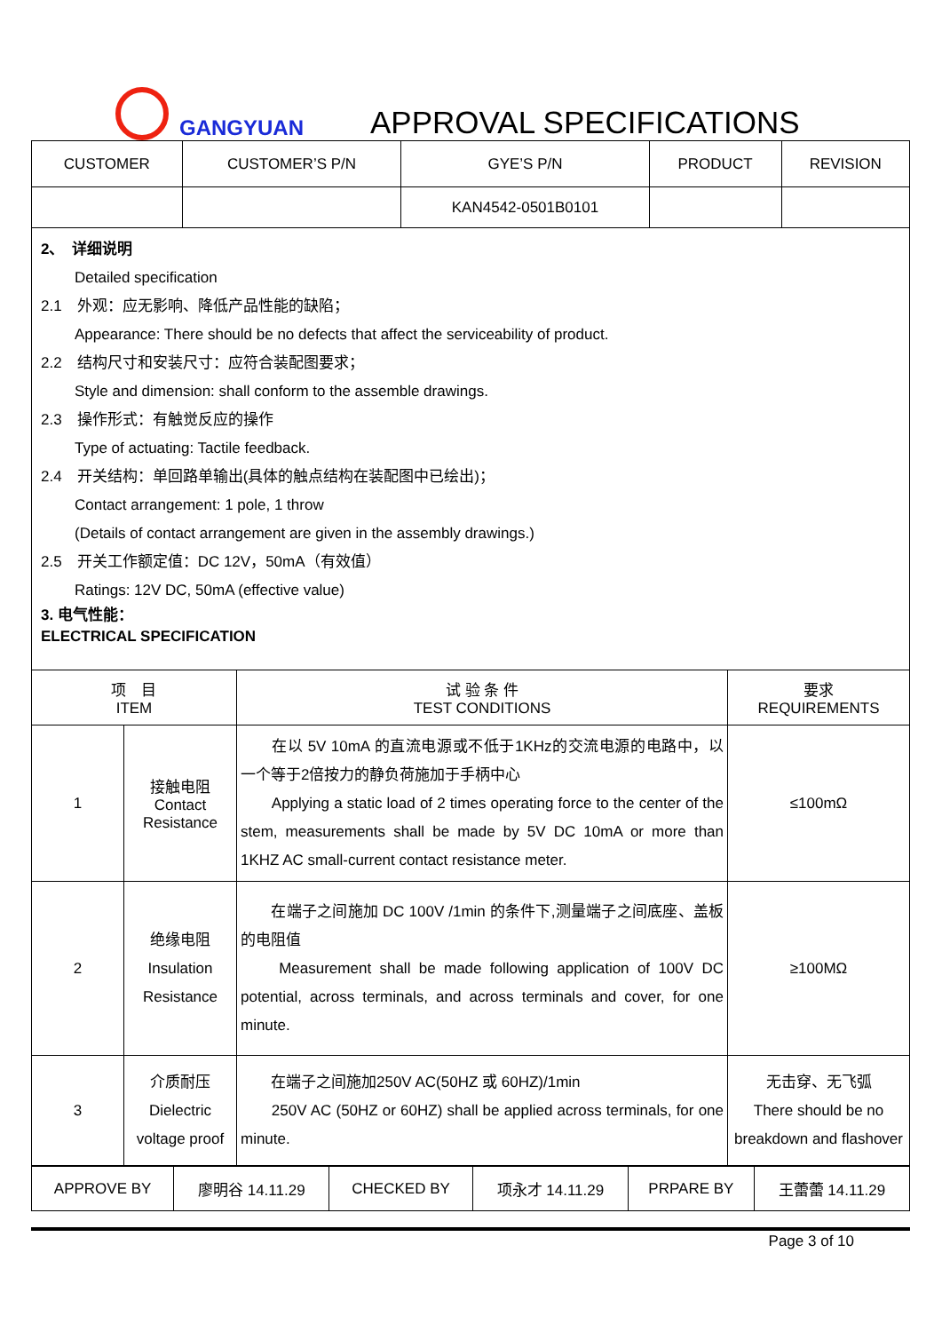GANGYUAN
APPROVAL SPECIFICATIONS
| CUSTOMER | CUSTOMER’S P/N | GYE’S P/N | PRODUCT | REVISION |
| | | KAN4542-0501B0101 | | |
2、　详细说明
Detailed specification
2.1　外观：应无影响、降低产品性能的缺陷；
Appearance: There should be no defects that affect the serviceability of product.
2.2　结构尺寸和安装尺寸：应符合装配图要求；
Style and dimension: shall conform to the assemble drawings.
2.3　操作形式：有触觉反应的操作
Type of actuating: Tactile feedback.
2.4　开关结构：单回路单输出(具体的触点结构在装配图中已绘出)；
Contact arrangement: 1 pole, 1 throw
(Details of contact arrangement are given in the assembly drawings.)
2.5　开关工作额定值：DC 12V，50mA（有效值）
Ratings: 12V DC, 50mA (effective value)
3. 电气性能：
ELECTRICAL SPECIFICATION
| 项 目 ITEM | | 试 验 条 件 TEST CONDITIONS | 要求 REQUIREMENTS |
| --- | --- | --- | --- |
| 1 | 接触电阻 Contact Resistance | 在以 5V 10mA 的直流电源或不低于1KHz的交流电源的电路中，以一个等于2倍按力的静负荷施加于手柄中心 Applying a static load of 2 times operating force to the center of the stem, measurements shall be made by 5V DC 10mA or more than 1KHZ AC small-current contact resistance meter. | ≤100mΩ |
| 2 | 绝缘电阻 Insulation Resistance | 在端子之间施加 DC 100V /1min 的条件下,测量端子之间底座、盖板的电阻值 Measurement shall be made following application of 100V DC potential, across terminals, and across terminals and cover, for one minute. | ≥100MΩ |
| 3 | 介质耐压 Dielectric voltage proof | 在端子之间施加250V AC(50HZ 或 60HZ)/1min 250V AC (50HZ or 60HZ) shall be applied across terminals, for one minute. | 无击穿、无飞弧 There should be no breakdown and flashover |
| APPROVE BY | 廖明谷 14.11.29 | CHECKED BY | 项永才 14.11.29 | PRPARE BY | 王蕾蕾 14.11.29 |
Page 3 of 10